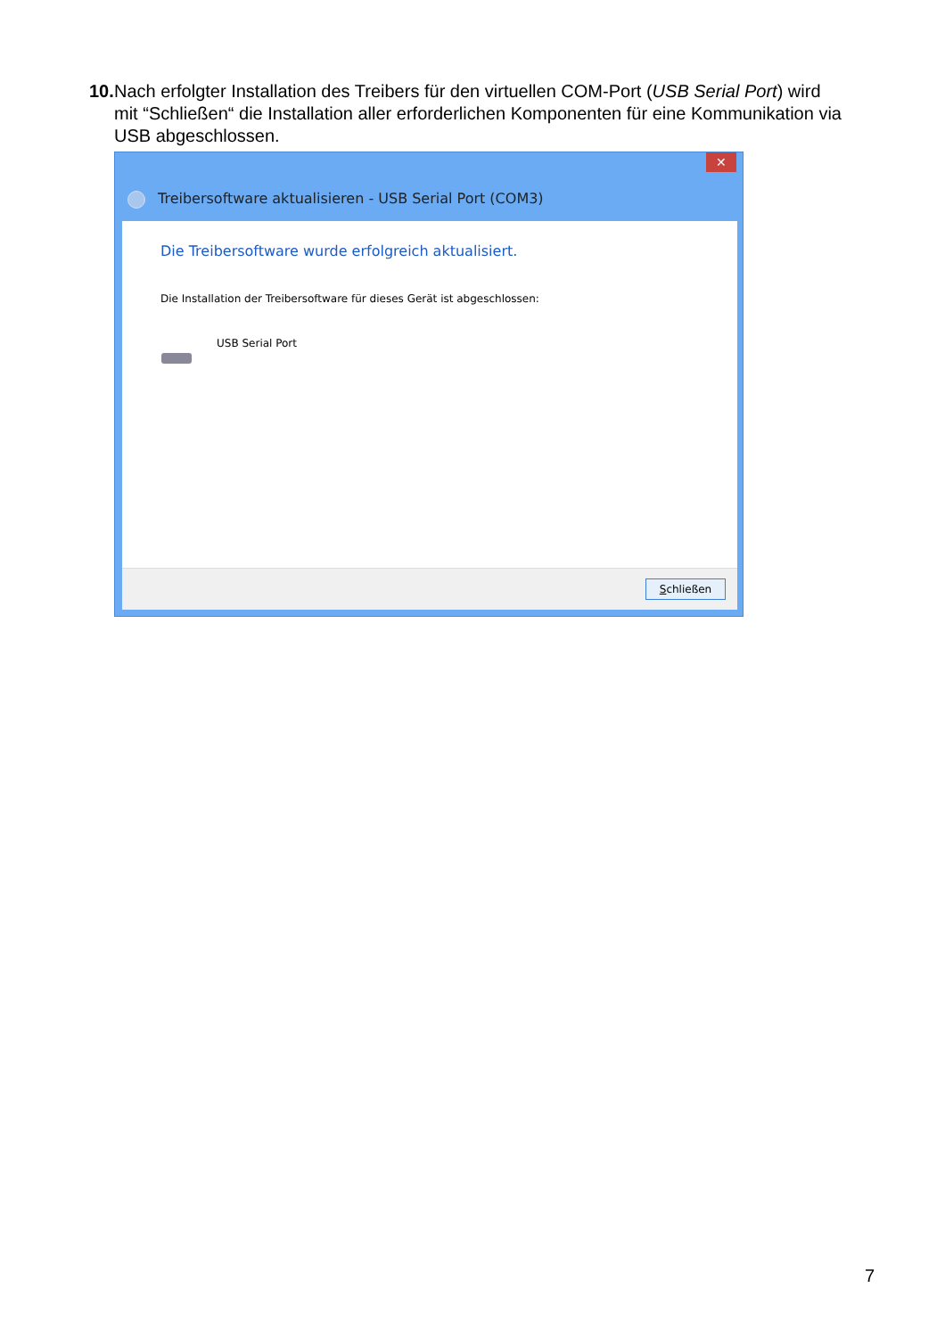10. Nach erfolgter Installation des Treibers für den virtuellen COM-Port (USB Serial Port) wird
mit “Schließen“ die Installation aller erforderlichen Komponenten für eine Kommunikation via USB abgeschlossen.
✕
Treibersoftware aktualisieren - USB Serial Port (COM3)
Die Treibersoftware wurde erfolgreich aktualisiert.
Die Installation der Treibersoftware für dieses Gerät ist abgeschlossen:
USB Serial Port
Schließen
7